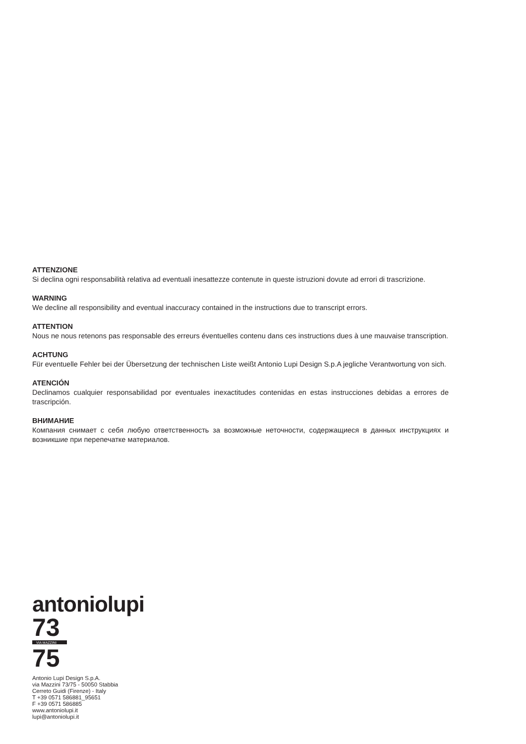ATTENZIONE
Si declina ogni responsabilità relativa ad eventuali inesattezze contenute in queste istruzioni dovute ad errori di trascrizione.
WARNING
We decline all responsibility and eventual inaccuracy contained in the instructions due to transcript errors.
ATTENTION
Nous ne nous retenons pas responsable des erreurs éventuelles contenu dans ces instructions dues à une mauvaise transcription.
ACHTUNG
Für eventuelle Fehler bei der Übersetzung der technischen Liste weißt Antonio Lupi Design S.p.A jegliche Verantwortung von sich.
ATENCIÓN
Declinamos cualquier responsabilidad por eventuales inexactitudes contenidas en estas instrucciones debidas a errores de trascripción.
ВНИМАНИЕ
Компания снимает с себя любую ответственность за возможные неточности, содержащиеся в данных инструкциях и возникшие при перепечатке материалов.
antoniolupi
73
VIA MAZZINI
75
Antonio Lupi Design S.p.A.
via Mazzini 73/75 - 50050 Stabbia
Cerreto Guidi (Firenze) - Italy
T +39 0571 586881_95651
F +39 0571 586885
www.antoniolupi.it
lupi@antoniolupi.it